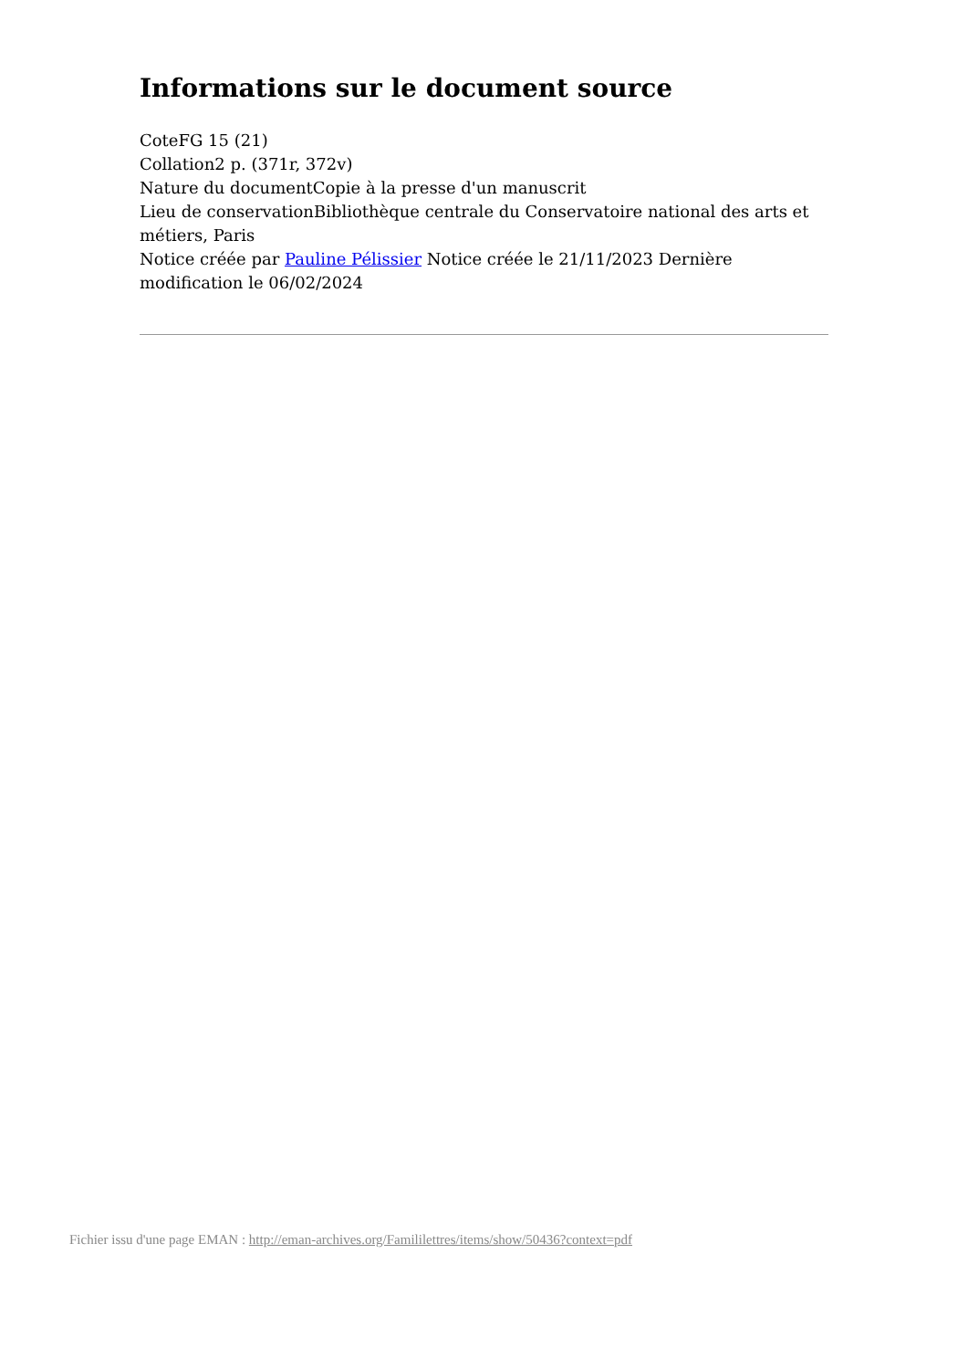Informations sur le document source
CoteFG 15 (21)
Collation2 p. (371r, 372v)
Nature du documentCopie à la presse d'un manuscrit
Lieu de conservationBibliothèque centrale du Conservatoire national des arts et métiers, Paris
Notice créée par Pauline Pélissier Notice créée le 21/11/2023 Dernière modification le 06/02/2024
Fichier issu d'une page EMAN : http://eman-archives.org/Famililettres/items/show/50436?context=pdf